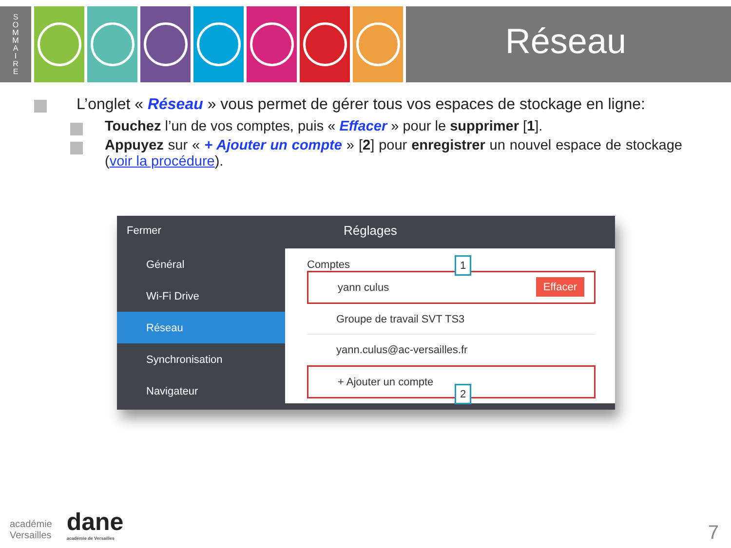S
O
M
M
A
I
R
E
Réseau
L’onglet « Réseau » vous permet de gérer tous vos espaces de stockage en ligne:
Touchez l’un de vos comptes, puis « Effacer » pour le supprimer [1].
Appuyez sur « + Ajouter un compte » [2] pour enregistrer un nouvel espace de stockage (voir la procédure).
Fermer Réglages
Général
Wi-Fi Drive
Réseau
Synchronisation
Navigateur
Comptes
yann culus Effacer
1
Groupe de travail SVT TS3
yann.culus@ac-versailles.fr
+ Ajouter un compte
2
académie
Versailles
dane
académie de Versailles
7